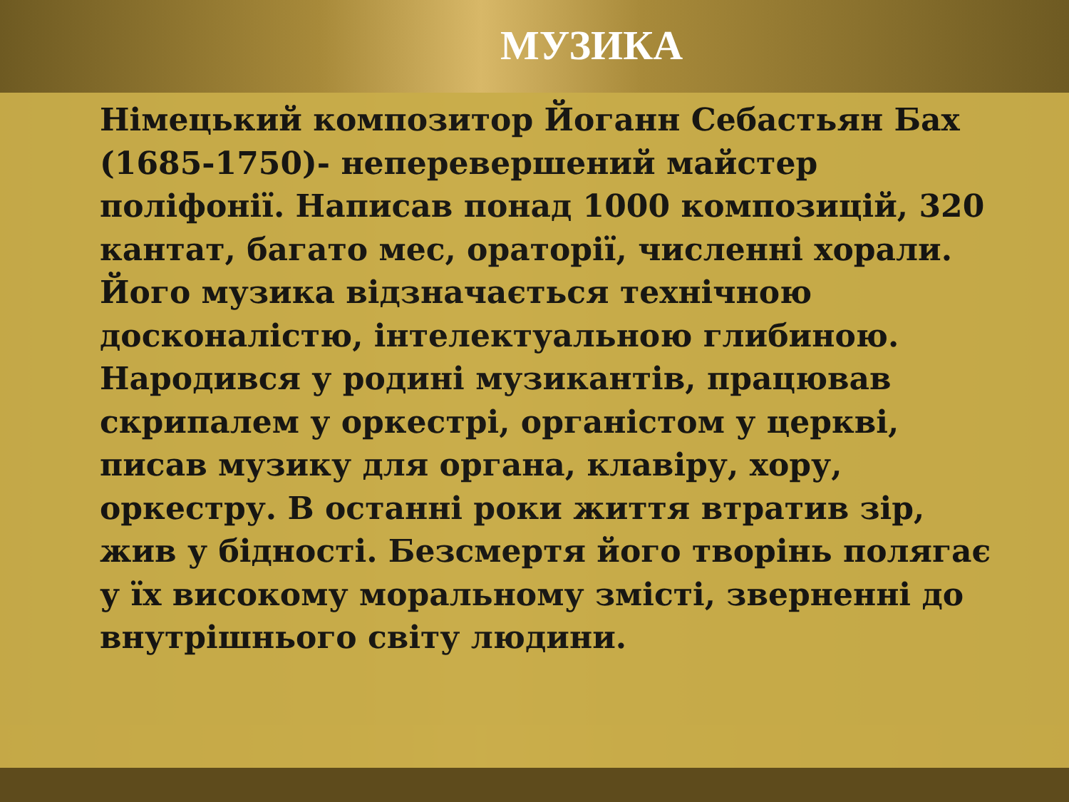МУЗИКА
Німецький композитор Йоганн Себастьян Бах (1685-1750)- неперевершений майстер поліфонії. Написав понад 1000 композицій, 320 кантат, багато мес, ораторії, численні хорали. Його музика відзначається технічною досконалістю, інтелектуальною глибиною. Народився у родині музикантів, працював скрипалем у оркестрі, органістом у церкві, писав музику для органа, клавіру, хору, оркестру. В останні роки життя втратив зір, жив у бідності. Безсмертя його творінь полягає у їх високому моральному змісті, зверненні до внутрішнього світу людини.